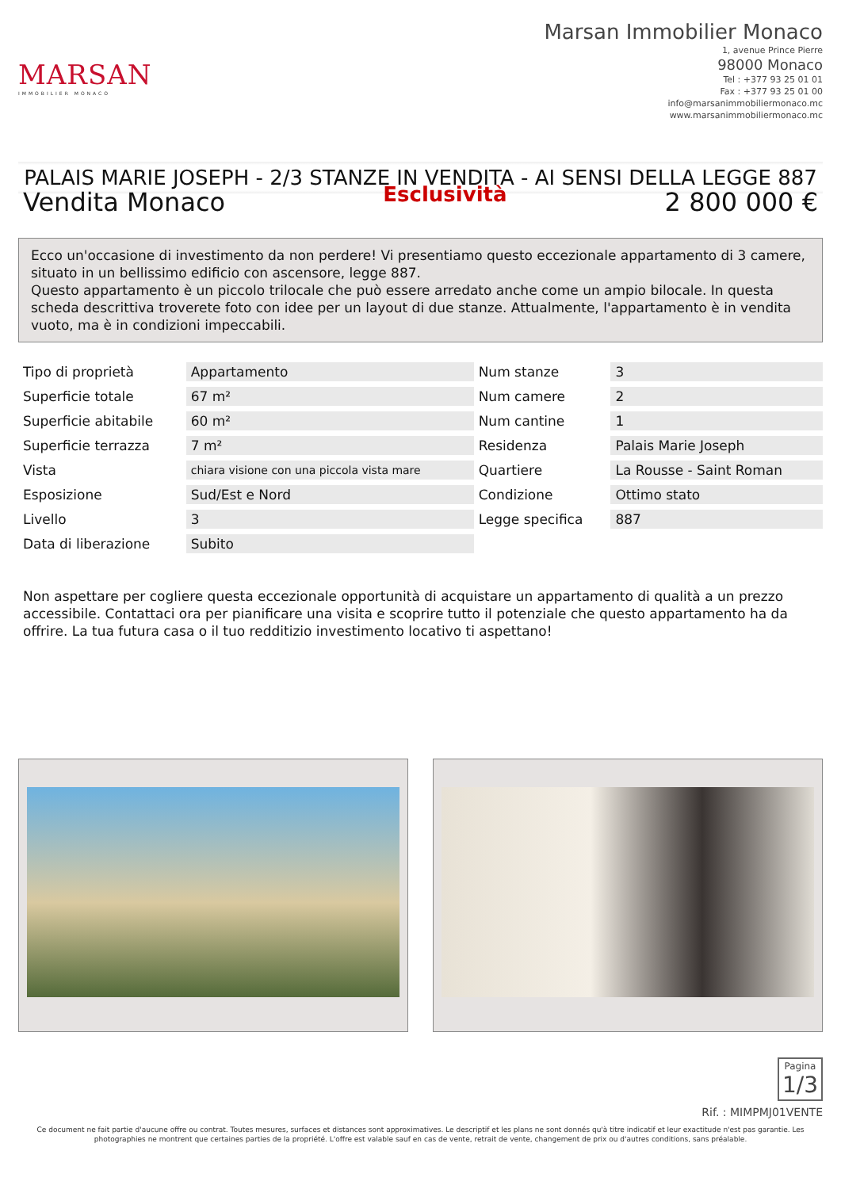MARSAN
IMMOBILIER MONACO
Marsan Immobilier Monaco
1, avenue Prince Pierre
98000 Monaco
Tel : +377 93 25 01 01
Fax : +377 93 25 01 00
info@marsanimmobiliermonaco.mc
www.marsanimmobiliermonaco.mc
PALAIS MARIE JOSEPH - 2/3 STANZE IN VENDITA - AI SENSI DELLA LEGGE 887
Vendita Monaco
Esclusività
2 800 000 €
Ecco un'occasione di investimento da non perdere! Vi presentiamo questo eccezionale appartamento di 3 camere, situato in un bellissimo edificio con ascensore, legge 887.
Questo appartamento è un piccolo trilocale che può essere arredato anche come un ampio bilocale. In questa scheda descrittiva troverete foto con idee per un layout di due stanze. Attualmente, l'appartamento è in vendita vuoto, ma è in condizioni impeccabili.
| Tipo di proprietà | Appartamento | Num stanze | 3 |
| Superficie totale | 67 m² | Num camere | 2 |
| Superficie abitabile | 60 m² | Num cantine | 1 |
| Superficie terrazza | 7 m² | Residenza | Palais Marie Joseph |
| Vista | chiara visione con una piccola vista mare | Quartiere | La Rousse - Saint Roman |
| Esposizione | Sud/Est e Nord | Condizione | Ottimo stato |
| Livello | 3 | Legge specifica | 887 |
| Data di liberazione | Subito | | |
Non aspettare per cogliere questa eccezionale opportunità di acquistare un appartamento di qualità a un prezzo accessibile. Contattaci ora per pianificare una visita e scoprire tutto il potenziale che questo appartamento ha da offrire. La tua futura casa o il tuo redditizio investimento locativo ti aspettano!
Pagina 1/3
Rif. : MIMPMJ01VENTE
Ce document ne fait partie d'aucune offre ou contrat. Toutes mesures, surfaces et distances sont approximatives. Le descriptif et les plans ne sont donnés qu'à titre indicatif et leur exactitude n'est pas garantie. Les photographies ne montrent que certaines parties de la propriété. L'offre est valable sauf en cas de vente, retrait de vente, changement de prix ou d'autres conditions, sans préalable.